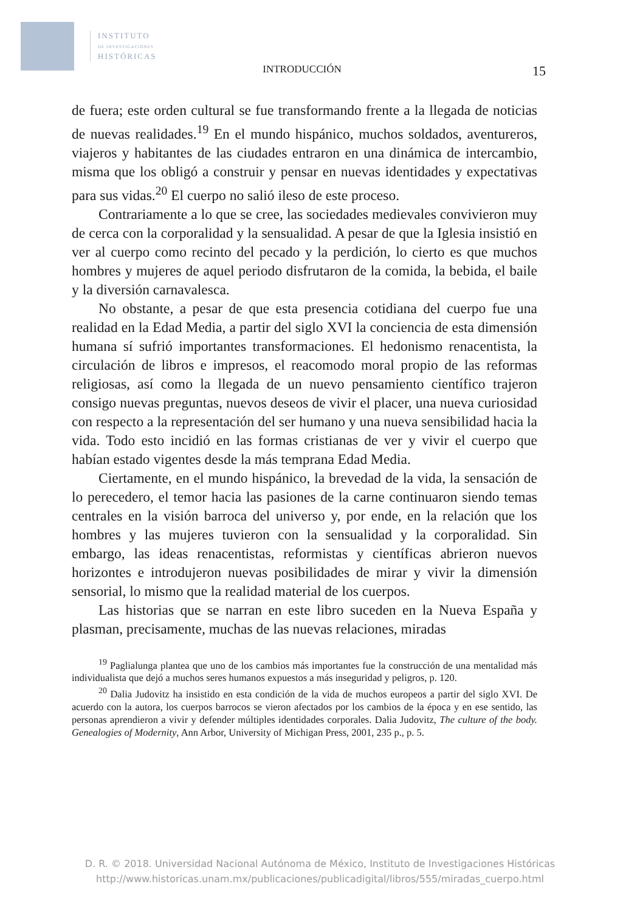INSTITUTO
DE INVESTIGACIONES
HISTÓRICAS
INTRODUCCIÓN 15
de fuera; este orden cultural se fue transformando frente a la llegada de noticias de nuevas realidades.<sup>19</sup> En el mundo hispánico, muchos soldados, aventureros, viajeros y habitantes de las ciudades entraron en una dinámica de intercambio, misma que los obligó a construir y pensar en nuevas identidades y expectativas para sus vidas.<sup>20</sup> El cuerpo no salió ileso de este proceso.
Contrariamente a lo que se cree, las sociedades medievales convivieron muy de cerca con la corporalidad y la sensualidad. A pesar de que la Iglesia insistió en ver al cuerpo como recinto del pecado y la perdición, lo cierto es que muchos hombres y mujeres de aquel periodo disfrutaron de la comida, la bebida, el baile y la diversión carnavalesca.
No obstante, a pesar de que esta presencia cotidiana del cuerpo fue una realidad en la Edad Media, a partir del siglo XVI la conciencia de esta dimensión humana sí sufrió importantes transformaciones. El hedonismo renacentista, la circulación de libros e impresos, el reacomodo moral propio de las reformas religiosas, así como la llegada de un nuevo pensamiento científico trajeron consigo nuevas preguntas, nuevos deseos de vivir el placer, una nueva curiosidad con respecto a la representación del ser humano y una nueva sensibilidad hacia la vida. Todo esto incidió en las formas cristianas de ver y vivir el cuerpo que habían estado vigentes desde la más temprana Edad Media.
Ciertamente, en el mundo hispánico, la brevedad de la vida, la sensación de lo perecedero, el temor hacia las pasiones de la carne continuaron siendo temas centrales en la visión barroca del universo y, por ende, en la relación que los hombres y las mujeres tuvieron con la sensualidad y la corporalidad. Sin embargo, las ideas renacentistas, reformistas y científicas abrieron nuevos horizontes e introdujeron nuevas posibilidades de mirar y vivir la dimensión sensorial, lo mismo que la realidad material de los cuerpos.
Las historias que se narran en este libro suceden en la Nueva España y plasman, precisamente, muchas de las nuevas relaciones, miradas
<sup>19</sup> Paglialunga plantea que uno de los cambios más importantes fue la construcción de una mentalidad más individualista que dejó a muchos seres humanos expuestos a más inseguridad y peligros, p. 120.
<sup>20</sup> Dalia Judovitz ha insistido en esta condición de la vida de muchos europeos a partir del siglo XVI. De acuerdo con la autora, los cuerpos barrocos se vieron afectados por los cambios de la época y en ese sentido, las personas aprendieron a vivir y defender múltiples identidades corporales. Dalia Judovitz, The culture of the body. Genealogies of Modernity, Ann Arbor, University of Michigan Press, 2001, 235 p., p. 5.
D. R. © 2018. Universidad Nacional Autónoma de México, Instituto de Investigaciones Históricas
http://www.historicas.unam.mx/publicaciones/publicadigital/libros/555/miradas_cuerpo.html